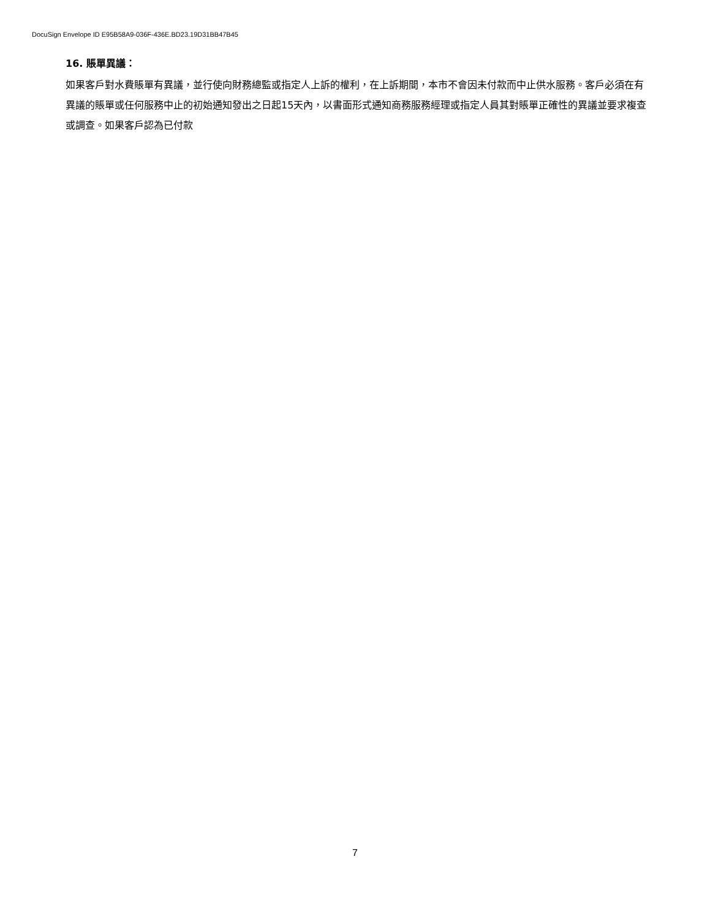DocuSign Envelope ID E95B58A9-036F-436E.BD23.19D31BB47B45
16. 賬單異議：
如果客戶對水費賬單有異議，並行使向財務總監或指定人上訴的權利，在上訴期間，本市不會因未付款而中止供水服務。客戶必須在有異議的賬單或任何服務中止的初始通知發出之日起15天內，以書面形式通知商務服務經理或指定人員其對賬單正確性的異議並要求複查或調查。如果客戶認為已付款
7